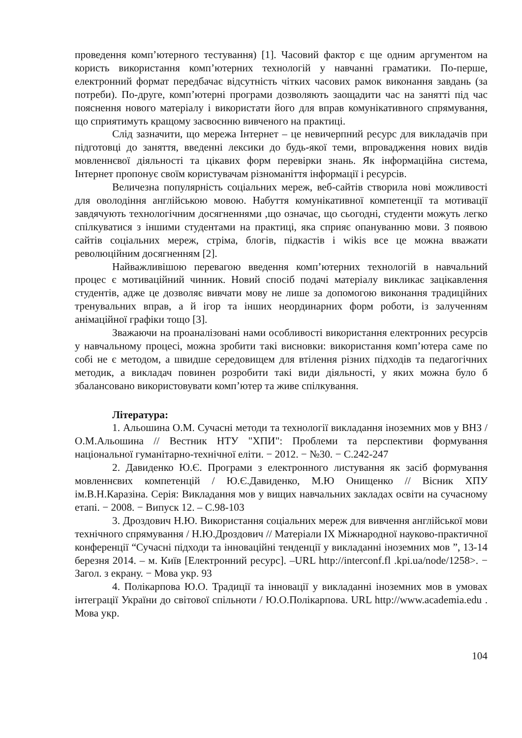проведення комп’ютерного тестування) [1]. Часовий фактор є ще одним аргументом на користь використання комп’ютерних технологій у навчанні граматики. По-перше, електронний формат передбачає відсутність чітких часових рамок виконання завдань (за потреби). По-друге, комп’ютерні програми дозволяють заощадити час на занятті під час пояснення нового матеріалу і використати його для вправ комунікативного спрямування, що сприятимуть кращому засвоєнню вивченого на практиці.
Слід зазначити, що мережа Інтернет – це невичерпний ресурс для викладачів при підготовці до заняття, введенні лексики до будь-якої теми, впровадження нових видів мовленнєвої діяльності та цікавих форм перевірки знань. Як інформаційна система, Інтернет пропонує своїм користувачам різноманіття інформації і ресурсів.
Величезна популярність соціальних мереж, веб-сайтів створила нові можливості для оволодіння англійською мовою. Набуття комунікативної компетенції та мотивації завдячують технологічним досягненнями ,що означає, що сьогодні, студенти можуть легко спілкуватися з іншими студентами на практиці, яка сприяє опануванню мови. З появою сайтів соціальних мереж, стріма, блогів, підкастів і wikis все це можна вважати революційним досягненням [2].
Найважливішою перевагою введення комп’ютерних технологій в навчальний процес є мотиваційний чинник. Новий спосіб подачі матеріалу викликає зацікавлення студентів, адже це дозволяє вивчати мову не лише за допомогою виконання традиційних тренувальних вправ, а й ігор та інших неординарних форм роботи, із залученням анімаційної графіки тощо [3].
Зважаючи на проаналізовані нами особливості використання електронних ресурсів у навчальному процесі, можна зробити такі висновки: використання комп’ютера саме по собі не є методом, а швидше середовищем для втілення різних підходів та педагогічних методик, а викладач повинен розробити такі види діяльності, у яких можна було б збалансовано використовувати комп’ютер та живе спілкування.
Література:
1. Альошина О.М. Сучасні методи та технології викладання іноземних мов у ВНЗ / О.М.Альошина // Вестник НТУ "ХПИ": Проблеми та перспективи формування національної гуманітарно-технічної еліти. − 2012. − №30. − С.242-247
2. Давиденко Ю.Є. Програми з електронного листування як засіб формування мовленнєвих компетенцій / Ю.Є.Давиденко, М.Ю Онищенко // Вісник ХПУ ім.В.Н.Каразіна. Серія: Викладання мов у вищих навчальних закладах освіти на сучасному етапі. − 2008. − Випуск 12. – С.98-103
3. Дроздович Н.Ю. Використання соціальних мереж для вивчення англійської мови технічного спрямування / Н.Ю.Дроздович // Матеріали IX Міжнародної науково-практичної конференції “Сучасні підходи та інноваційні тенденції у викладанні іноземних мов ”, 13-14 березня 2014. – м. Київ [Електронний ресурс]. –URL http://interconf.fl .kpi.ua/node/1258>. − Загол. з екрану. − Мова укр. 93
4. Полікарпова Ю.О. Традиції та інновації у викладанні іноземних мов в умовах інтеграції України до світової спільноти / Ю.О.Полікарпова. URL http://www.academia.edu . Мова укр.
104